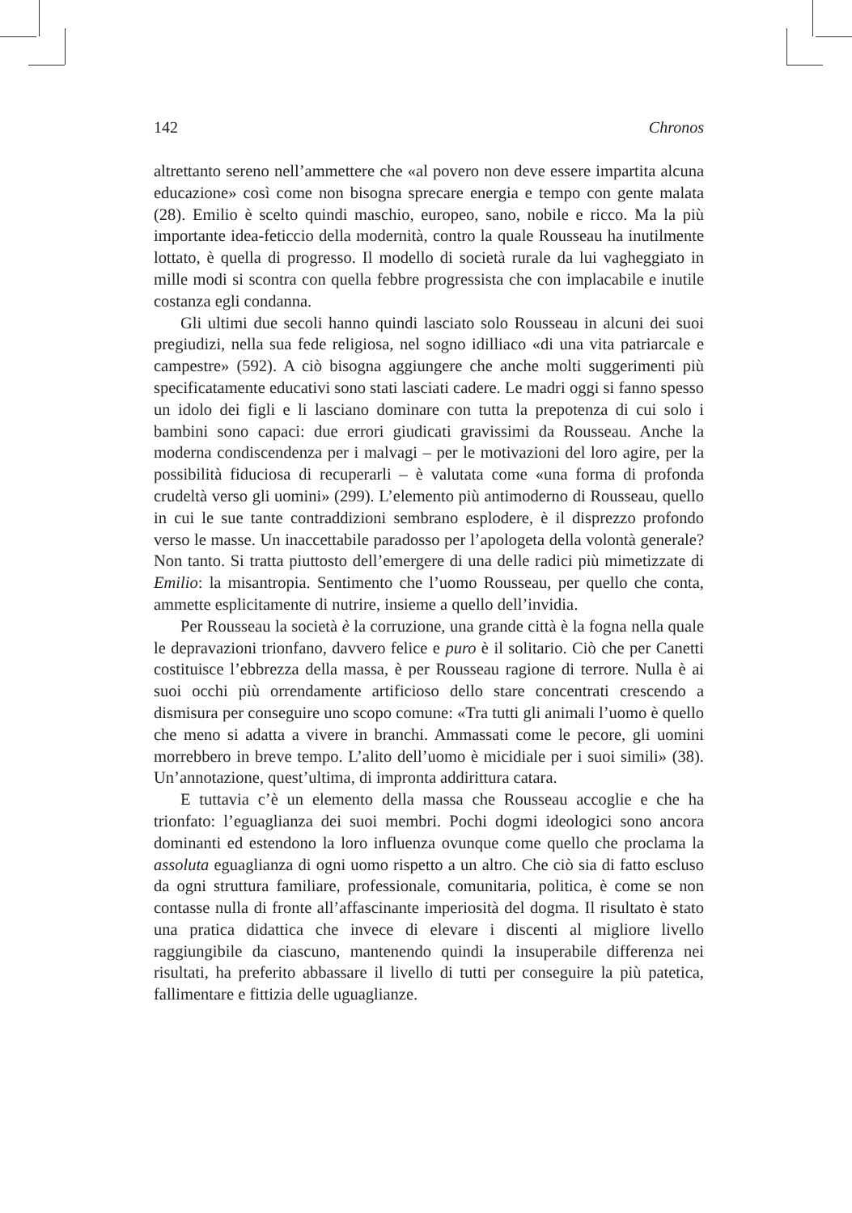142 Chronos
altrettanto sereno nell’ammettere che «al povero non deve essere impartita alcuna educazione» così come non bisogna sprecare energia e tempo con gente malata (28). Emilio è scelto quindi maschio, europeo, sano, nobile e ricco. Ma la più importante idea-feticcio della modernità, contro la quale Rousseau ha inutilmente lottato, è quella di progresso. Il modello di società rurale da lui vagheggiato in mille modi si scontra con quella febbre progressista che con implacabile e inutile costanza egli condanna.
Gli ultimi due secoli hanno quindi lasciato solo Rousseau in alcuni dei suoi pregiudizi, nella sua fede religiosa, nel sogno idilliaco «di una vita patriarcale e campestre» (592). A ciò bisogna aggiungere che anche molti suggerimenti più specificatamente educativi sono stati lasciati cadere. Le madri oggi si fanno spesso un idolo dei figli e li lasciano dominare con tutta la prepotenza di cui solo i bambini sono capaci: due errori giudicati gravissimi da Rousseau. Anche la moderna condiscendenza per i malvagi – per le motivazioni del loro agire, per la possibilità fiduciosa di recuperarli – è valutata come «una forma di profonda crudeltà verso gli uomini» (299). L’elemento più antimoderno di Rousseau, quello in cui le sue tante contraddizioni sembrano esplodere, è il disprezzo profondo verso le masse. Un inaccettabile paradosso per l’apologeta della volontà generale? Non tanto. Si tratta piuttosto dell’emergere di una delle radici più mimetizzate di Emilio: la misantropia. Sentimento che l’uomo Rousseau, per quello che conta, ammette esplicitamente di nutrire, insieme a quello dell’invidia.
Per Rousseau la società è la corruzione, una grande città è la fogna nella quale le depravazioni trionfano, davvero felice e puro è il solitario. Ciò che per Canetti costituisce l’ebbrezza della massa, è per Rousseau ragione di terrore. Nulla è ai suoi occhi più orrendamente artificioso dello stare concentrati crescendo a dismisura per conseguire uno scopo comune: «Tra tutti gli animali l’uomo è quello che meno si adatta a vivere in branchi. Ammassati come le pecore, gli uomini morrebbero in breve tempo. L’alito dell’uomo è micidiale per i suoi simili» (38). Un’annotazione, quest’ultima, di impronta addirittura catara.
E tuttavia c’è un elemento della massa che Rousseau accoglie e che ha trionfato: l’eguaglianza dei suoi membri. Pochi dogmi ideologici sono ancora dominanti ed estendono la loro influenza ovunque come quello che proclama la assoluta eguaglianza di ogni uomo rispetto a un altro. Che ciò sia di fatto escluso da ogni struttura familiare, professionale, comunitaria, politica, è come se non contasse nulla di fronte all’affascinante imperiosità del dogma. Il risultato è stato una pratica didattica che invece di elevare i discenti al migliore livello raggiungibile da ciascuno, mantenendo quindi la insuperabile differenza nei risultati, ha preferito abbassare il livello di tutti per conseguire la più patetica, fallimentare e fittizia delle uguaglianze.